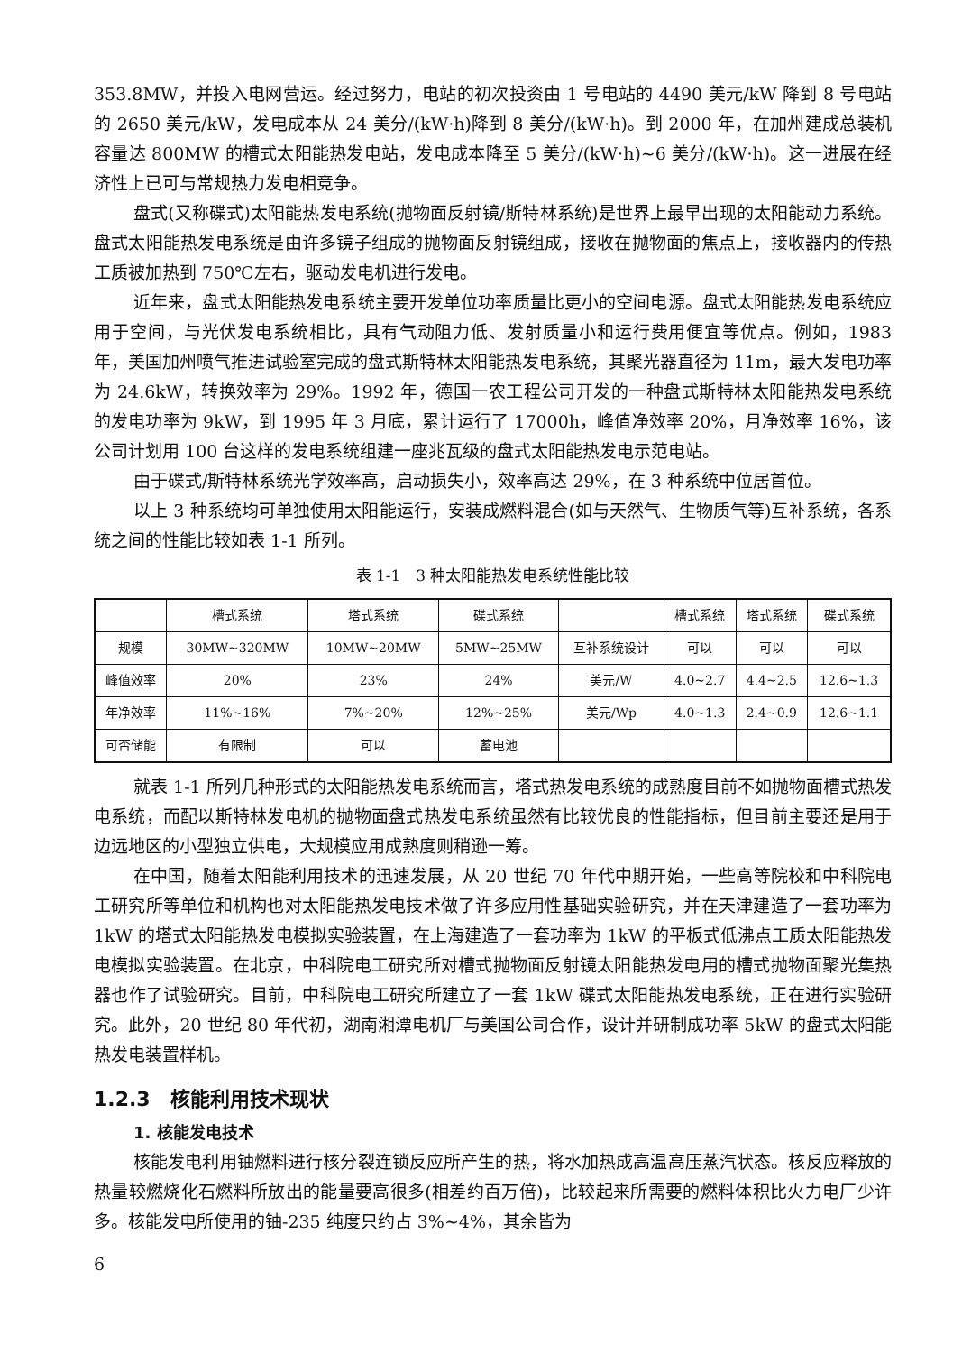353.8MW，并投入电网营运。经过努力，电站的初次投资由 1 号电站的 4490 美元/kW 降到 8 号电站的 2650 美元/kW，发电成本从 24 美分/(kW·h)降到 8 美分/(kW·h)。到 2000 年，在加州建成总装机容量达 800MW 的槽式太阳能热发电站，发电成本降至 5 美分/(kW·h)~6 美分/(kW·h)。这一进展在经济性上已可与常规热力发电相竞争。
盘式(又称碟式)太阳能热发电系统(抛物面反射镜/斯特林系统)是世界上最早出现的太阳能动力系统。盘式太阳能热发电系统是由许多镜子组成的抛物面反射镜组成，接收在抛物面的焦点上，接收器内的传热工质被加热到 750℃左右，驱动发电机进行发电。
近年来，盘式太阳能热发电系统主要开发单位功率质量比更小的空间电源。盘式太阳能热发电系统应用于空间，与光伏发电系统相比，具有气动阻力低、发射质量小和运行费用便宜等优点。例如，1983 年，美国加州喷气推进试验室完成的盘式斯特林太阳能热发电系统，其聚光器直径为 11m，最大发电功率为 24.6kW，转换效率为 29%。1992 年，德国一农工程公司开发的一种盘式斯特林太阳能热发电系统的发电功率为 9kW，到 1995 年 3 月底，累计运行了 17000h，峰值净效率 20%，月净效率 16%，该公司计划用 100 台这样的发电系统组建一座兆瓦级的盘式太阳能热发电示范电站。
由于碟式/斯特林系统光学效率高，启动损失小，效率高达 29%，在 3 种系统中位居首位。
以上 3 种系统均可单独使用太阳能运行，安装成燃料混合(如与天然气、生物质气等)互补系统，各系统之间的性能比较如表 1-1 所列。
表 1-1　3 种太阳能热发电系统性能比较
| | 槽式系统 | 塔式系统 | 碟式系统 | | 槽式系统 | 塔式系统 | 碟式系统 |
| --- | --- | --- | --- | --- | --- | --- | --- |
| 规模 | 30MW~320MW | 10MW~20MW | 5MW~25MW | 互补系统设计 | 可以 | 可以 | 可以 |
| 峰值效率 | 20% | 23% | 24% | 美元/W | 4.0~2.7 | 4.4~2.5 | 12.6~1.3 |
| 年净效率 | 11%~16% | 7%~20% | 12%~25% | 美元/Wp | 4.0~1.3 | 2.4~0.9 | 12.6~1.1 |
| 可否储能 | 有限制 | 可以 | 蓄电池 | | | | |
就表 1-1 所列几种形式的太阳能热发电系统而言，塔式热发电系统的成熟度目前不如抛物面槽式热发电系统，而配以斯特林发电机的抛物面盘式热发电系统虽然有比较优良的性能指标，但目前主要还是用于边远地区的小型独立供电，大规模应用成熟度则稍逊一筹。
在中国，随着太阳能利用技术的迅速发展，从 20 世纪 70 年代中期开始，一些高等院校和中科院电工研究所等单位和机构也对太阳能热发电技术做了许多应用性基础实验研究，并在天津建造了一套功率为 1kW 的塔式太阳能热发电模拟实验装置，在上海建造了一套功率为 1kW 的平板式低沸点工质太阳能热发电模拟实验装置。在北京，中科院电工研究所对槽式抛物面反射镜太阳能热发电用的槽式抛物面聚光集热器也作了试验研究。目前，中科院电工研究所建立了一套 1kW 碟式太阳能热发电系统，正在进行实验研究。此外，20 世纪 80 年代初，湖南湘潭电机厂与美国公司合作，设计并研制成功率 5kW 的盘式太阳能热发电装置样机。
1.2.3　核能利用技术现状
1. 核能发电技术
核能发电利用铀燃料进行核分裂连锁反应所产生的热，将水加热成高温高压蒸汽状态。核反应释放的热量较燃烧化石燃料所放出的能量要高很多(相差约百万倍)，比较起来所需要的燃料体积比火力电厂少许多。核能发电所使用的铀-235 纯度只约占 3%~4%，其余皆为
6